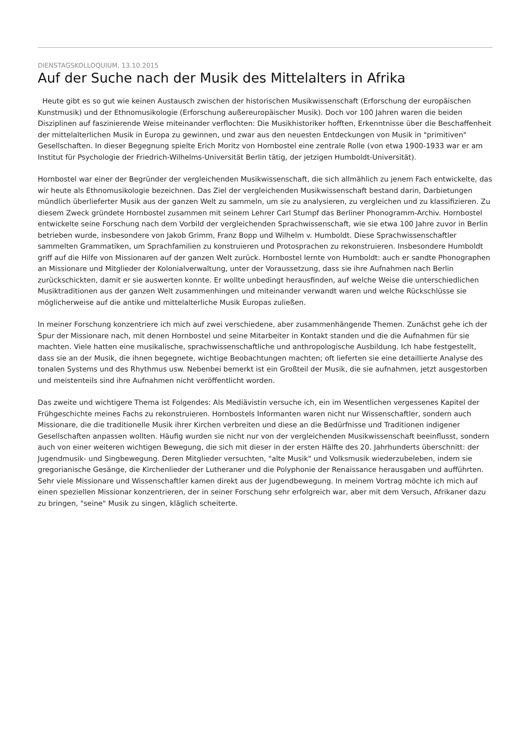DIENSTAGSKOLLOQUIUM, 13.10.2015
Auf der Suche nach der Musik des Mittelalters in Afrika
Heute gibt es so gut wie keinen Austausch zwischen der historischen Musikwissenschaft (Erforschung der europäischen Kunstmusik) und der Ethnomusikologie (Erforschung außereuropäischer Musik). Doch vor 100 Jahren waren die beiden Disziplinen auf faszinierende Weise miteinander verflochten: Die Musikhistoriker hofften, Erkenntnisse über die Beschaffenheit der mittelalterlichen Musik in Europa zu gewinnen, und zwar aus den neuesten Entdeckungen von Musik in "primitiven" Gesellschaften. In dieser Begegnung spielte Erich Moritz von Hornbostel eine zentrale Rolle (von etwa 1900-1933 war er am Institut für Psychologie der Friedrich-Wilhelms-Universität Berlin tätig, der jetzigen Humboldt-Universität).
Hornbostel war einer der Begründer der vergleichenden Musikwissenschaft, die sich allmählich zu jenem Fach entwickelte, das wir heute als Ethnomusikologie bezeichnen. Das Ziel der vergleichenden Musikwissenschaft bestand darin, Darbietungen mündlich überlieferter Musik aus der ganzen Welt zu sammeln, um sie zu analysieren, zu vergleichen und zu klassifizieren. Zu diesem Zweck gründete Hornbostel zusammen mit seinem Lehrer Carl Stumpf das Berliner Phonogramm-Archiv. Hornbostel entwickelte seine Forschung nach dem Vorbild der vergleichenden Sprachwissenschaft, wie sie etwa 100 Jahre zuvor in Berlin betrieben wurde, insbesondere von Jakob Grimm, Franz Bopp und Wilhelm v. Humboldt. Diese Sprachwissenschaftler sammelten Grammatiken, um Sprachfamilien zu konstruieren und Protosprachen zu rekonstruieren. Insbesondere Humboldt griff auf die Hilfe von Missionaren auf der ganzen Welt zurück. Hornbostel lernte von Humboldt: auch er sandte Phonographen an Missionare und Mitglieder der Kolonialverwaltung, unter der Voraussetzung, dass sie ihre Aufnahmen nach Berlin zurückschickten, damit er sie auswerten konnte. Er wollte unbedingt herausfinden, auf welche Weise die unterschiedlichen Musiktraditionen aus der ganzen Welt zusammenhingen und miteinander verwandt waren und welche Rückschlüsse sie möglicherweise auf die antike und mittelalterliche Musik Europas zuließen.
In meiner Forschung konzentriere ich mich auf zwei verschiedene, aber zusammenhängende Themen. Zunächst gehe ich der Spur der Missionare nach, mit denen Hornbostel und seine Mitarbeiter in Kontakt standen und die die Aufnahmen für sie machten. Viele hatten eine musikalische, sprachwissenschaftliche und anthropologische Ausbildung. Ich habe festgestellt, dass sie an der Musik, die ihnen begegnete, wichtige Beobachtungen machten; oft lieferten sie eine detaillierte Analyse des tonalen Systems und des Rhythmus usw. Nebenbei bemerkt ist ein Großteil der Musik, die sie aufnahmen, jetzt ausgestorben und meistenteils sind ihre Aufnahmen nicht veröffentlicht worden.
Das zweite und wichtigere Thema ist Folgendes: Als Mediävistin versuche ich, ein im Wesentlichen vergessenes Kapitel der Frühgeschichte meines Fachs zu rekonstruieren. Hornbostels Informanten waren nicht nur Wissenschaftler, sondern auch Missionare, die die traditionelle Musik ihrer Kirchen verbreiten und diese an die Bedürfnisse und Traditionen indigener Gesellschaften anpassen wollten. Häufig wurden sie nicht nur von der vergleichenden Musikwissenschaft beeinflusst, sondern auch von einer weiteren wichtigen Bewegung, die sich mit dieser in der ersten Hälfte des 20. Jahrhunderts überschnitt: der Jugendmusik- und Singbewegung. Deren Mitglieder versuchten, "alte Musik" und Volksmusik wiederzubeleben, indem sie gregorianische Gesänge, die Kirchenlieder der Lutheraner und die Polyphonie der Renaissance herausgaben und aufführten. Sehr viele Missionare und Wissenschaftler kamen direkt aus der Jugendbewegung. In meinem Vortrag möchte ich mich auf einen speziellen Missionar konzentrieren, der in seiner Forschung sehr erfolgreich war, aber mit dem Versuch, Afrikaner dazu zu bringen, "seine" Musik zu singen, kläglich scheiterte.